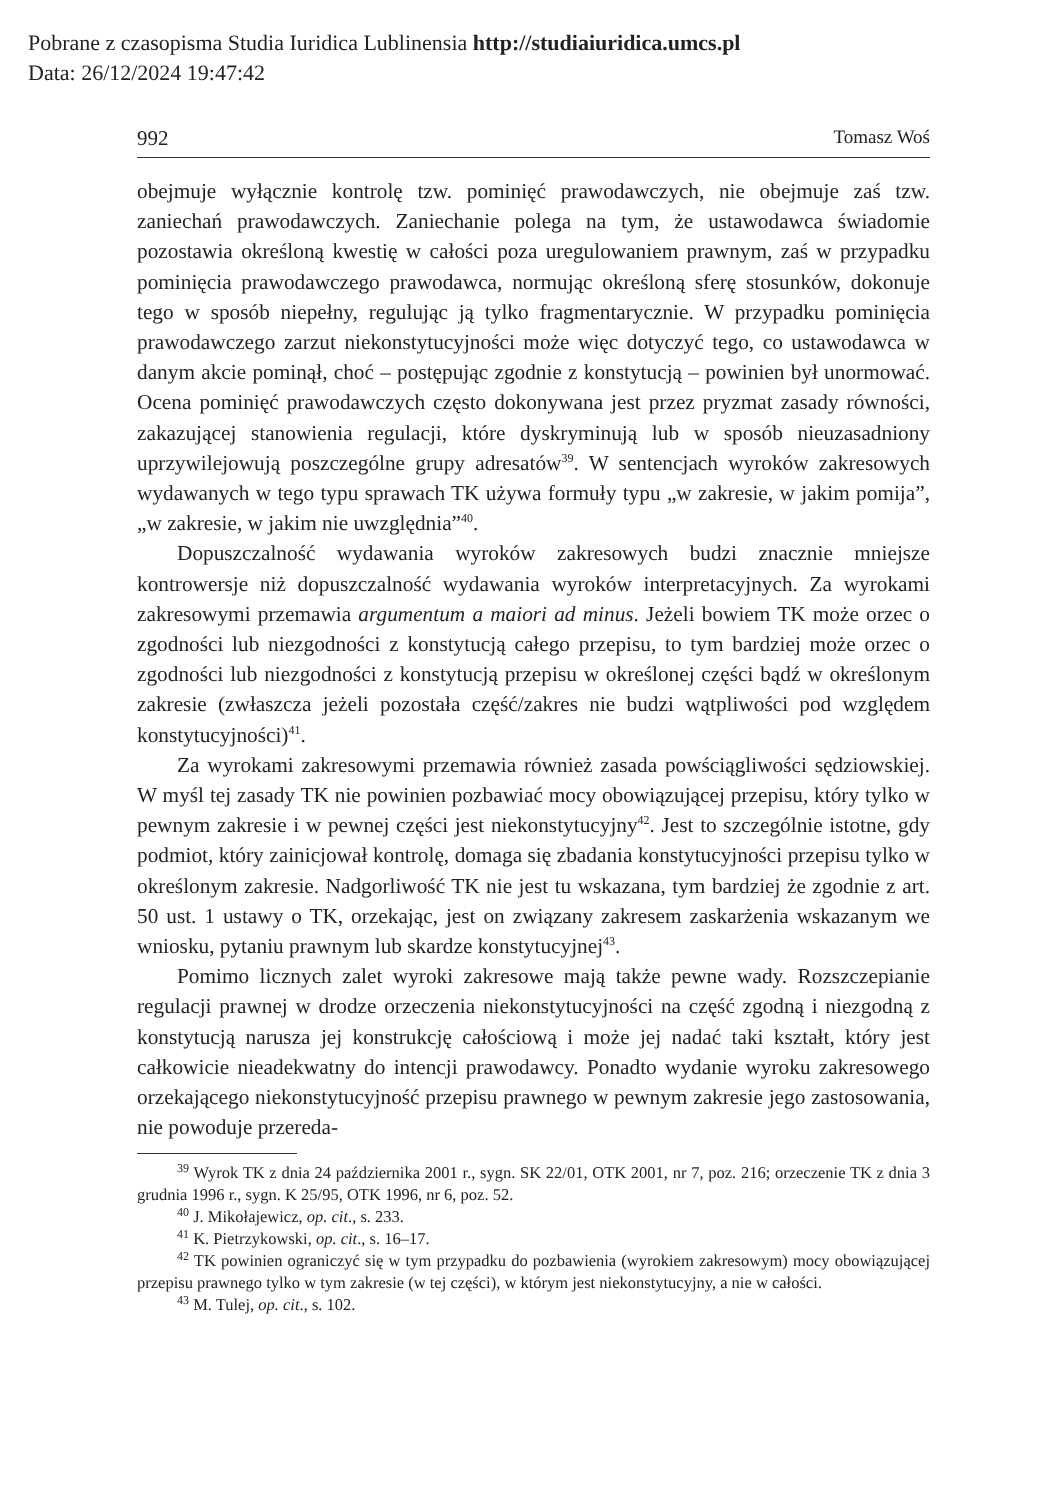Pobrane z czasopisma Studia Iuridica Lublinensia http://studiaiuridica.umcs.pl
Data: 26/12/2024 19:47:42
992 Tomasz Woś
obejmuje wyłącznie kontrolę tzw. pominięć prawodawczych, nie obejmuje zaś tzw. zaniechań prawodawczych. Zaniechanie polega na tym, że ustawodawca świadomie pozostawia określoną kwestię w całości poza uregulowaniem prawnym, zaś w przypadku pominięcia prawodawczego prawodawca, normując określoną sferę stosunków, dokonuje tego w sposób niepełny, regulując ją tylko fragmentarycznie. W przypadku pominięcia prawodawczego zarzut niekonstytucyjności może więc dotyczyć tego, co ustawodawca w danym akcie pominął, choć – postępując zgodnie z konstytucją – powinien był unormować. Ocena pominięć prawodawczych często dokonywana jest przez pryzmat zasady równości, zakazującej stanowienia regulacji, które dyskryminują lub w sposób nieuzasadniony uprzywilejowują poszczególne grupy adresatów<sup>39</sup>. W sentencjach wyroków zakresowych wydawanych w tego typu sprawach TK używa formuły typu „w zakresie, w jakim pomija”, „w zakresie, w jakim nie uwzględnia”<sup>40</sup>.
Dopuszczalność wydawania wyroków zakresowych budzi znacznie mniejsze kontrowersje niż dopuszczalność wydawania wyroków interpretacyjnych. Za wyrokami zakresowymi przemawia argumentum a maiori ad minus. Jeżeli bowiem TK może orzec o zgodności lub niezgodności z konstytucją całego przepisu, to tym bardziej może orzec o zgodności lub niezgodności z konstytucją przepisu w określonej części bądź w określonym zakresie (zwłaszcza jeżeli pozostała część/zakres nie budzi wątpliwości pod względem konstytucyjności)<sup>41</sup>.
Za wyrokami zakresowymi przemawia również zasada powściągliwości sędziowskiej. W myśl tej zasady TK nie powinien pozbawiać mocy obowiązującej przepisu, który tylko w pewnym zakresie i w pewnej części jest niekonstytucyjny<sup>42</sup>. Jest to szczególnie istotne, gdy podmiot, który zainicjował kontrolę, domaga się zbadania konstytucyjności przepisu tylko w określonym zakresie. Nadgorliwość TK nie jest tu wskazana, tym bardziej że zgodnie z art. 50 ust. 1 ustawy o TK, orzekając, jest on związany zakresem zaskarżenia wskazanym we wniosku, pytaniu prawnym lub skardze konstytucyjnej<sup>43</sup>.
Pomimo licznych zalet wyroki zakresowe mają także pewne wady. Rozszczepianie regulacji prawnej w drodze orzeczenia niekonstytucyjności na część zgodną i niezgodną z konstytucją narusza jej konstrukcję całościową i może jej nadać taki kształt, który jest całkowicie nieadekwatny do intencji prawodawcy. Ponadto wydanie wyroku zakresowego orzekającego niekonstytucyjność przepisu prawnego w pewnym zakresie jego zastosowania, nie powoduje przereda-
<sup>39</sup> Wyrok TK z dnia 24 października 2001 r., sygn. SK 22/01, OTK 2001, nr 7, poz. 216; orzeczenie TK z dnia 3 grudnia 1996 r., sygn. K 25/95, OTK 1996, nr 6, poz. 52.
<sup>40</sup> J. Mikołajewicz, op. cit., s. 233.
<sup>41</sup> K. Pietrzykowski, op. cit., s. 16–17.
<sup>42</sup> TK powinien ograniczyć się w tym przypadku do pozbawienia (wyrokiem zakresowym) mocy obowiązującej przepisu prawnego tylko w tym zakresie (w tej części), w którym jest niekonstytucyjny, a nie w całości.
<sup>43</sup> M. Tulej, op. cit., s. 102.